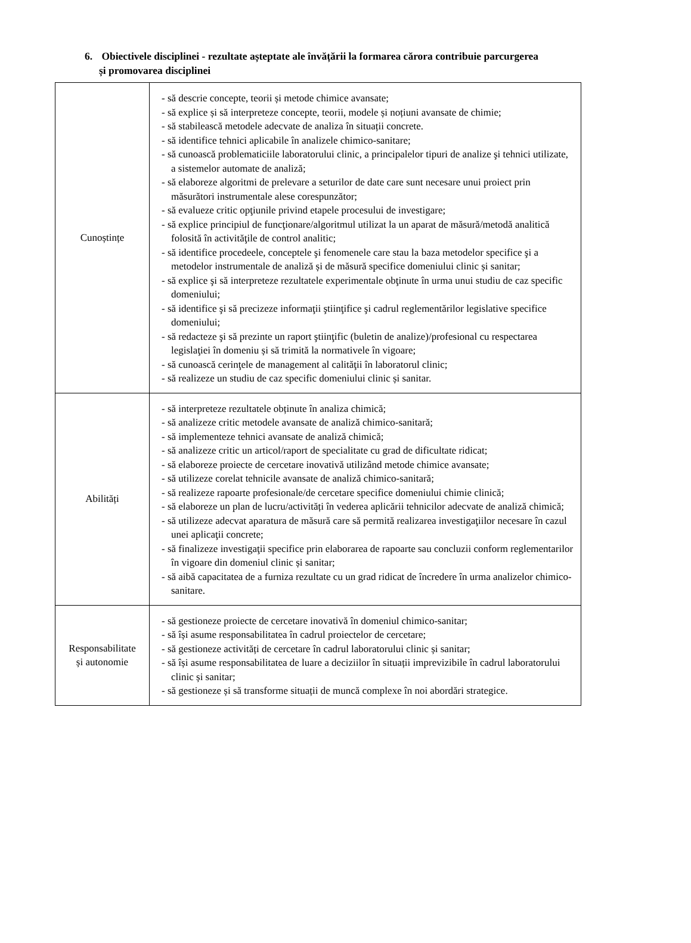6. Obiectivele disciplinei - rezultate așteptate ale învățării la formarea cărora contribuie parcurgerea
și promovarea disciplinei
| Cunoștințe | - să descrie concepte, teorii și metode chimice avansate; - să explice și să interpreteze concepte, teorii, modele și noțiuni avansate de chimie; - să stabilească metodele adecvate de analiza în situații concrete. - să identifice tehnici aplicabile în analizele chimico-sanitare; - să cunoască problematiciile laboratorului clinic, a principalelor tipuri de analize şi tehnici utilizate, a sistemelor automate de analiză; - să elaboreze algoritmi de prelevare a seturilor de date care sunt necesare unui proiect prin măsurători instrumentale alese corespunzător; - să evalueze critic opţiunile privind etapele procesului de investigare; - să explice principiul de funcţionare/algoritmul utilizat la un aparat de măsură/metodă analitică folosită în activităţile de control analitic; - să identifice procedeele, conceptele şi fenomenele care stau la baza metodelor specifice şi a metodelor instrumentale de analiză și de măsură specifice domeniului clinic și sanitar; - să explice şi să interpreteze rezultatele experimentale obţinute în urma unui studiu de caz specific domeniului; - să identifice şi să precizeze informaţii ştiinţifice şi cadrul reglementărilor legislative specifice domeniului; - să redacteze şi să prezinte un raport ştiinţific (buletin de analize)/profesional cu respectarea legislaţiei în domeniu și să trimită la normativele în vigoare; - să cunoască cerinţele de management al calităţii în laboratorul clinic; - să realizeze un studiu de caz specific domeniului clinic și sanitar. |
| Abilități | - să interpreteze rezultatele obținute în analiza chimică; - să analizeze critic metodele avansate de analiză chimico-sanitară; - să implementeze tehnici avansate de analiză chimică; - să analizeze critic un articol/raport de specialitate cu grad de dificultate ridicat; - să elaboreze proiecte de cercetare inovativă utilizând metode chimice avansate; - să utilizeze corelat tehnicile avansate de analiză chimico-sanitară; - să realizeze rapoarte profesionale/de cercetare specifice domeniului chimie clinică; - să elaboreze un plan de lucru/activități în vederea aplicării tehnicilor adecvate de analiză chimică; - să utilizeze adecvat aparatura de măsură care să permită realizarea investigaţiilor necesare în cazul unei aplicaţii concrete; - să finalizeze investigaţii specifice prin elaborarea de rapoarte sau concluzii conform reglementarilor în vigoare din domeniul clinic și sanitar; - să aibă capacitatea de a furniza rezultate cu un grad ridicat de încredere în urma analizelor chimico-sanitare. |
| Responsabilitate și autonomie | - să gestioneze proiecte de cercetare inovativă în domeniul chimico-sanitar; - să își asume responsabilitatea în cadrul proiectelor de cercetare; - să gestioneze activități de cercetare în cadrul laboratorului clinic și sanitar; - să își asume responsabilitatea de luare a deciziilor în situații imprevizibile în cadrul laboratorului clinic și sanitar; - să gestioneze și să transforme situații de muncă complexe în noi abordări strategice. |